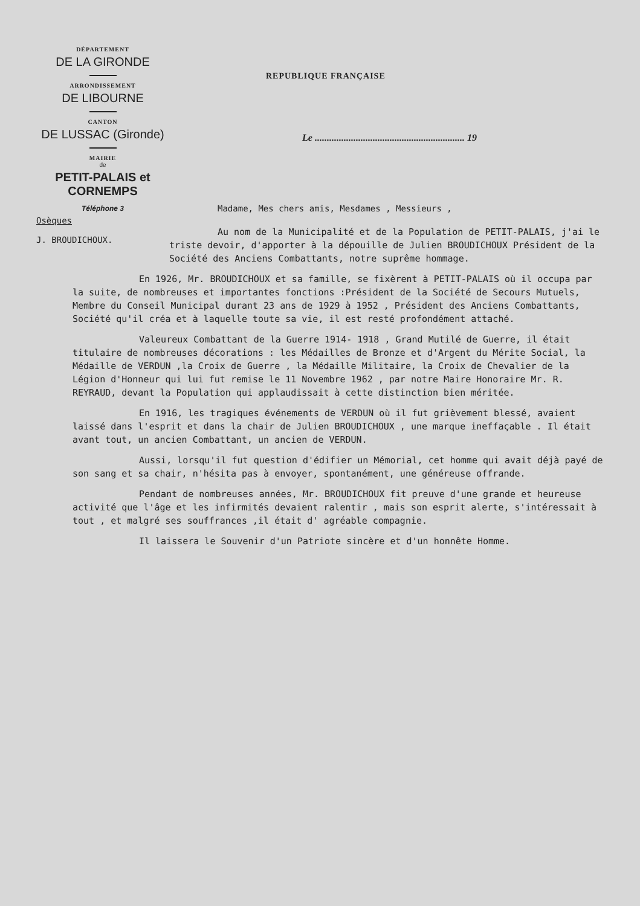DÉPARTEMENT
DE LA GIRONDE
ARRONDISSEMENT
DE LIBOURNE
CANTON
DE LUSSAC (Gironde)
MAIRIE
de
PETIT-PALAIS et CORNEMPS
Téléphone 3
REPUBLIQUE FRANÇAISE
Le .............................................................. 19
Madame, Mes chers amis, Mesdames , Messieurs ,
Osèques
J. BROUDICHOUX.
Au nom de la Municipalité et de la Population de PETIT-PALAIS, j'ai le triste devoir, d'apporter à la dépouille de Julien BROUDICHOUX Président de la Société des Anciens Combattants, notre suprême hommage.
En 1926, Mr. BROUDICHOUX et sa famille, se fixèrent à PETIT-PALAIS où il occupa par la suite, de nombreuses et importantes fonctions :Président de la Société de Secours Mutuels, Membre du Conseil Municipal durant 23 ans de 1929 à 1952 , Président des Anciens Combattants, Société qu'il créa et à laquelle toute sa vie, il est resté profondément attaché.
Valeureux Combattant de la Guerre 1914- 1918 , Grand Mutilé de Guerre, il était titulaire de nombreuses décorations : les Médailles de Bronze et d'Argent du Mérite Social, la Médaille de VERDUN ,la Croix de Guerre , la Médaille Militaire, la Croix de Chevalier de la Légion d'Honneur qui lui fut remise le 11 Novembre 1962 , par notre Maire Honoraire Mr. R. REYRAUD, devant la Population qui applaudissait à cette distinction bien méritée.
En 1916, les tragiques événements de VERDUN où il fut grièvement blessé, avaient laissé dans l'esprit et dans la chair de Julien BROUDICHOUX , une marque ineffaçable . Il était avant tout, un ancien Combattant, un ancien de VERDUN.
Aussi, lorsqu'il fut question d'édifier un Mémorial, cet homme qui avait déjà payé de son sang et sa chair, n'hésita pas à envoyer, spontanément, une généreuse offrande.
Pendant de nombreuses années, Mr. BROUDICHOUX fit preuve d'une grande et heureuse activité que l'âge et les infirmités devaient ralentir , mais son esprit alerte, s'intéressait à tout , et malgré ses souffrances ,il était d' agréable compagnie.
Il laissera le Souvenir d'un Patriote sincère et d'un honnête Homme.